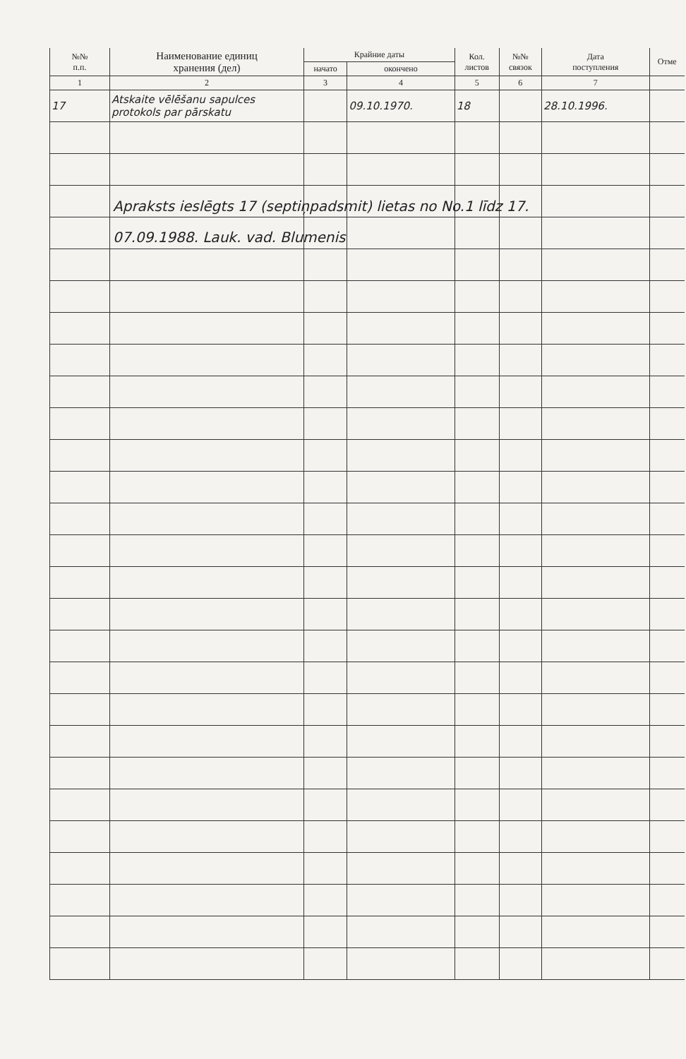| №№ п.п. | Наименование единиц хранения (дел) | Крайние даты | | Кол. листов | №№ связок | Дата поступления | Отме |
| --- | --- | --- | --- | --- | --- | --- | --- |
| | | начато | окончено | | | | |
| 1 | 2 | 3 | 4 | 5 | 6 | 7 | |
| 17 | Atskaite vēlēšanu sapulces protokols par pārskatu | | 09.10.1970. | 18 | | 28.10.1996. | |
Apraksts ieslēgts 17 (septiņpadsmit) lietas no No.1 līdz 17.
07.09.1988. Lauk. vad. Blumenis